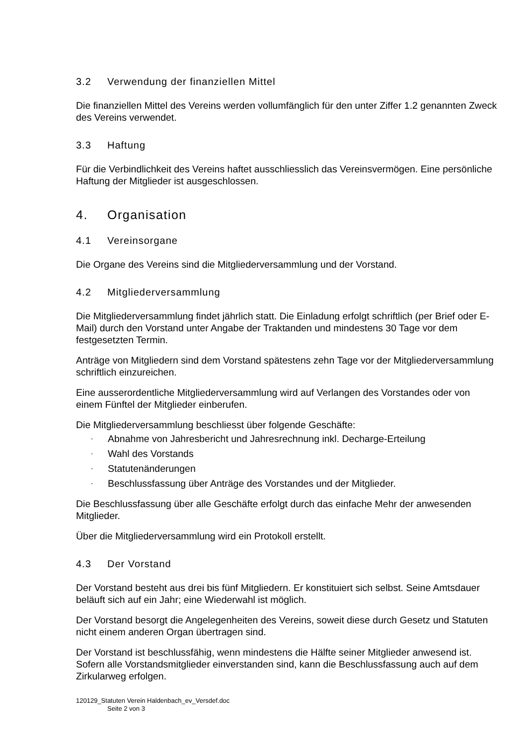3.2 Verwendung der finanziellen Mittel
Die finanziellen Mittel des Vereins werden vollumfänglich für den unter Ziffer 1.2 genannten Zweck des Vereins verwendet.
3.3 Haftung
Für die Verbindlichkeit des Vereins haftet ausschliesslich das Vereinsvermögen. Eine persönliche Haftung der Mitglieder ist ausgeschlossen.
4. Organisation
4.1 Vereinsorgane
Die Organe des Vereins sind die Mitgliederversammlung und der Vorstand.
4.2 Mitgliederversammlung
Die Mitgliederversammlung findet jährlich statt. Die Einladung erfolgt schriftlich (per Brief oder E-Mail) durch den Vorstand unter Angabe der Traktanden und mindestens 30 Tage vor dem festgesetzten Termin.
Anträge von Mitgliedern sind dem Vorstand spätestens zehn Tage vor der Mitgliederversammlung schriftlich einzureichen.
Eine ausserordentliche Mitgliederversammlung wird auf Verlangen des Vorstandes oder von einem Fünftel der Mitglieder einberufen.
Die Mitgliederversammlung beschliesst über folgende Geschäfte:
- Abnahme von Jahresbericht und Jahresrechnung inkl. Decharge-Erteilung
- Wahl des Vorstands
- Statutenänderungen
- Beschlussfassung über Anträge des Vorstandes und der Mitglieder.
Die Beschlussfassung über alle Geschäfte erfolgt durch das einfache Mehr der anwesenden Mitglieder.
Über die Mitgliederversammlung wird ein Protokoll erstellt.
4.3 Der Vorstand
Der Vorstand besteht aus drei bis fünf Mitgliedern. Er konstituiert sich selbst. Seine Amtsdauer beläuft sich auf ein Jahr; eine Wiederwahl ist möglich.
Der Vorstand besorgt die Angelegenheiten des Vereins, soweit diese durch Gesetz und Statuten nicht einem anderen Organ übertragen sind.
Der Vorstand ist beschlussfähig, wenn mindestens die Hälfte seiner Mitglieder anwesend ist. Sofern alle Vorstandsmitglieder einverstanden sind, kann die Beschlussfassung auch auf dem Zirkularweg erfolgen.
120129_Statuten Verein Haldenbach_ev_Versdef.doc
Seite 2 von 3